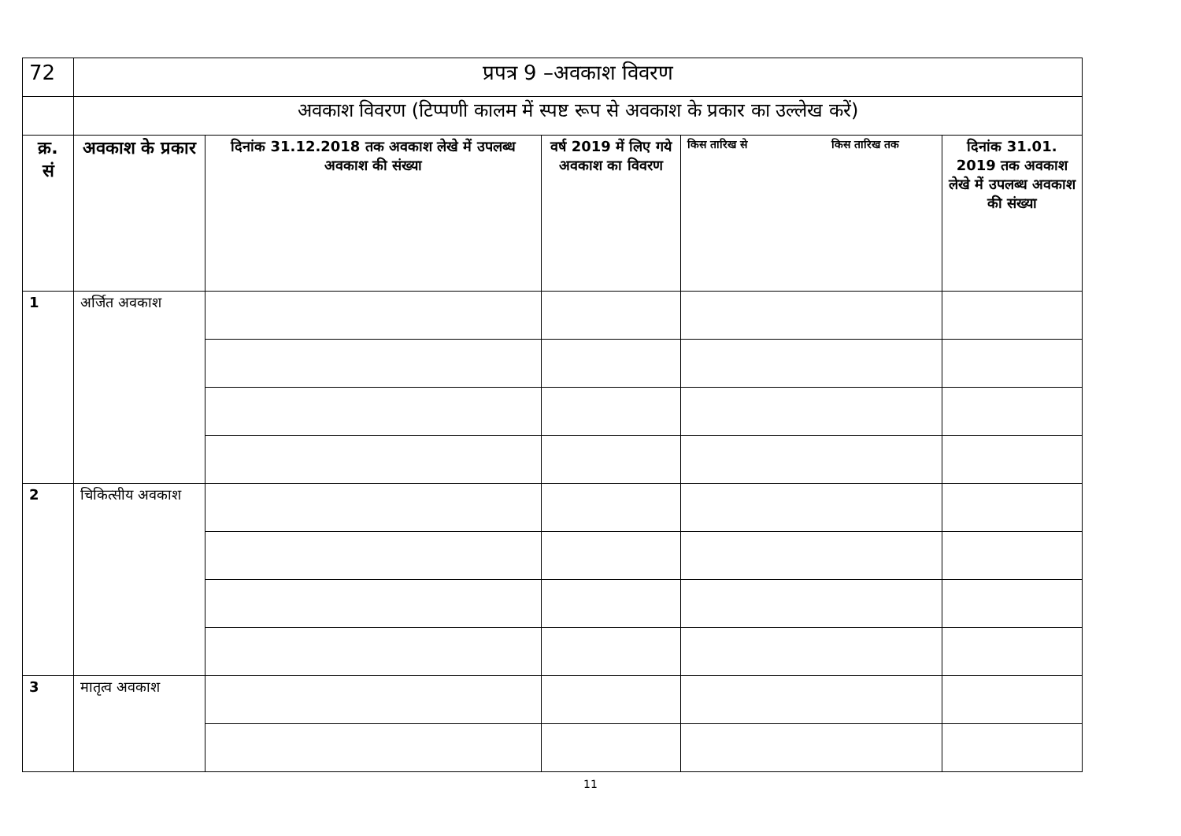| 72 | प्रपत्र 9 –अवकाश विवरण | | | | |
| | अवकाश विवरण (टिप्पणी कालम में स्पष्ट रूप से अवकाश के प्रकार का उल्लेख करें) | | | | |
| क्र. सं | अवकाश के प्रकार | दिनांक 31.12.2018 तक अवकाश लेखे में उपलब्ध अवकाश की संख्या | वर्ष 2019 में लिए गये अवकाश का विवरण | किस तारिख से किस तारिख तक | दिनांक 31.01. 2019 तक अवकाश लेखे में उपलब्ध अवकाश की संख्या |
| 1 | अर्जित अवकाश | | | | |
| 2 | चिकित्सीय अवकाश | | | | |
| 3 | मातृत्व अवकाश | | | | |
11